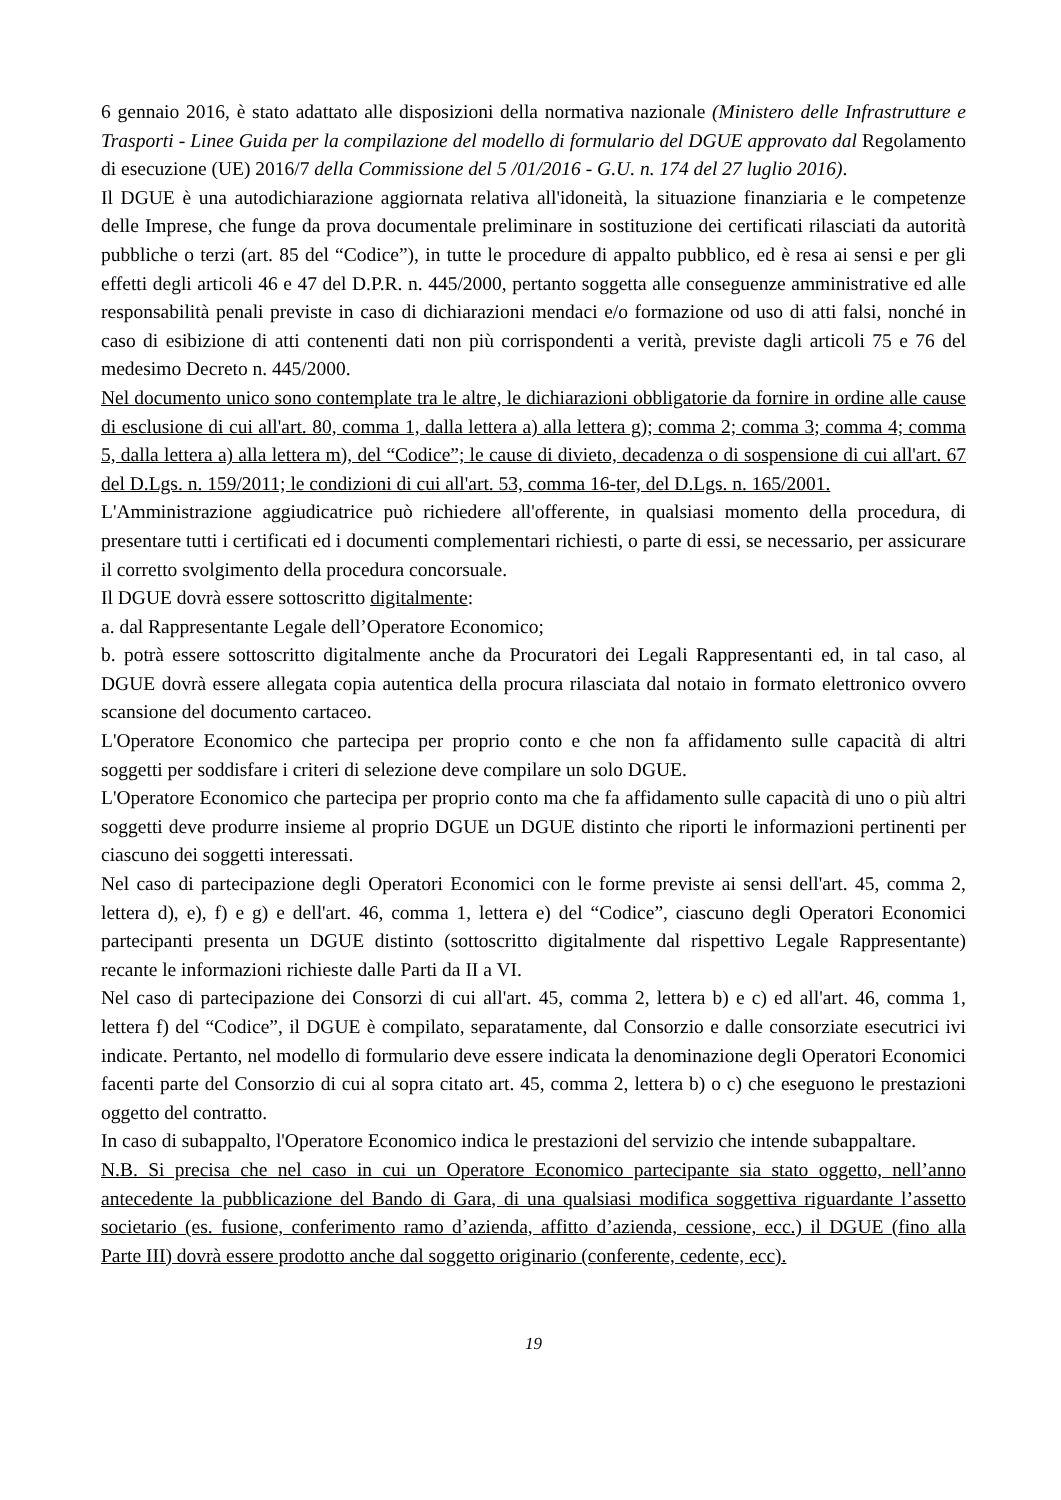6 gennaio 2016, è stato adattato alle disposizioni della normativa nazionale (Ministero delle Infrastrutture e Trasporti - Linee Guida per la compilazione del modello di formulario del DGUE approvato dal Regolamento di esecuzione (UE) 2016/7 della Commissione del 5 /01/2016 - G.U. n. 174 del 27 luglio 2016).
Il DGUE è una autodichiarazione aggiornata relativa all'idoneità, la situazione finanziaria e le competenze delle Imprese, che funge da prova documentale preliminare in sostituzione dei certificati rilasciati da autorità pubbliche o terzi (art. 85 del “Codice”), in tutte le procedure di appalto pubblico, ed è resa ai sensi e per gli effetti degli articoli 46 e 47 del D.P.R. n. 445/2000, pertanto soggetta alle conseguenze amministrative ed alle responsabilità penali previste in caso di dichiarazioni mendaci e/o formazione od uso di atti falsi, nonché in caso di esibizione di atti contenenti dati non più corrispondenti a verità, previste dagli articoli 75 e 76 del medesimo Decreto n. 445/2000.
Nel documento unico sono contemplate tra le altre, le dichiarazioni obbligatorie da fornire in ordine alle cause di esclusione di cui all'art. 80, comma 1, dalla lettera a) alla lettera g); comma 2; comma 3; comma 4; comma 5, dalla lettera a) alla lettera m), del “Codice”; le cause di divieto, decadenza o di sospensione di cui all'art. 67 del D.Lgs. n. 159/2011; le condizioni di cui all'art. 53, comma 16-ter, del D.Lgs. n. 165/2001.
L'Amministrazione aggiudicatrice può richiedere all'offerente, in qualsiasi momento della procedura, di presentare tutti i certificati ed i documenti complementari richiesti, o parte di essi, se necessario, per assicurare il corretto svolgimento della procedura concorsuale.
Il DGUE dovrà essere sottoscritto digitalmente:
a. dal Rappresentante Legale dell’Operatore Economico;
b. potrà essere sottoscritto digitalmente anche da Procuratori dei Legali Rappresentanti ed, in tal caso, al DGUE dovrà essere allegata copia autentica della procura rilasciata dal notaio in formato elettronico ovvero scansione del documento cartaceo.
L'Operatore Economico che partecipa per proprio conto e che non fa affidamento sulle capacità di altri soggetti per soddisfare i criteri di selezione deve compilare un solo DGUE.
L'Operatore Economico che partecipa per proprio conto ma che fa affidamento sulle capacità di uno o più altri soggetti deve produrre insieme al proprio DGUE un DGUE distinto che riporti le informazioni pertinenti per ciascuno dei soggetti interessati.
Nel caso di partecipazione degli Operatori Economici con le forme previste ai sensi dell'art. 45, comma 2, lettera d), e), f) e g) e dell'art. 46, comma 1, lettera e) del “Codice”, ciascuno degli Operatori Economici partecipanti presenta un DGUE distinto (sottoscritto digitalmente dal rispettivo Legale Rappresentante) recante le informazioni richieste dalle Parti da II a VI.
Nel caso di partecipazione dei Consorzi di cui all'art. 45, comma 2, lettera b) e c) ed all'art. 46, comma 1, lettera f) del “Codice”, il DGUE è compilato, separatamente, dal Consorzio e dalle consorziate esecutrici ivi indicate. Pertanto, nel modello di formulario deve essere indicata la denominazione degli Operatori Economici facenti parte del Consorzio di cui al sopra citato art. 45, comma 2, lettera b) o c) che eseguono le prestazioni oggetto del contratto.
In caso di subappalto, l'Operatore Economico indica le prestazioni del servizio che intende subappaltare.
N.B. Si precisa che nel caso in cui un Operatore Economico partecipante sia stato oggetto, nell’anno antecedente la pubblicazione del Bando di Gara, di una qualsiasi modifica soggettiva riguardante l’assetto societario (es. fusione, conferimento ramo d’azienda, affitto d’azienda, cessione, ecc.) il DGUE (fino alla Parte III) dovrà essere prodotto anche dal soggetto originario (conferente, cedente, ecc).
19